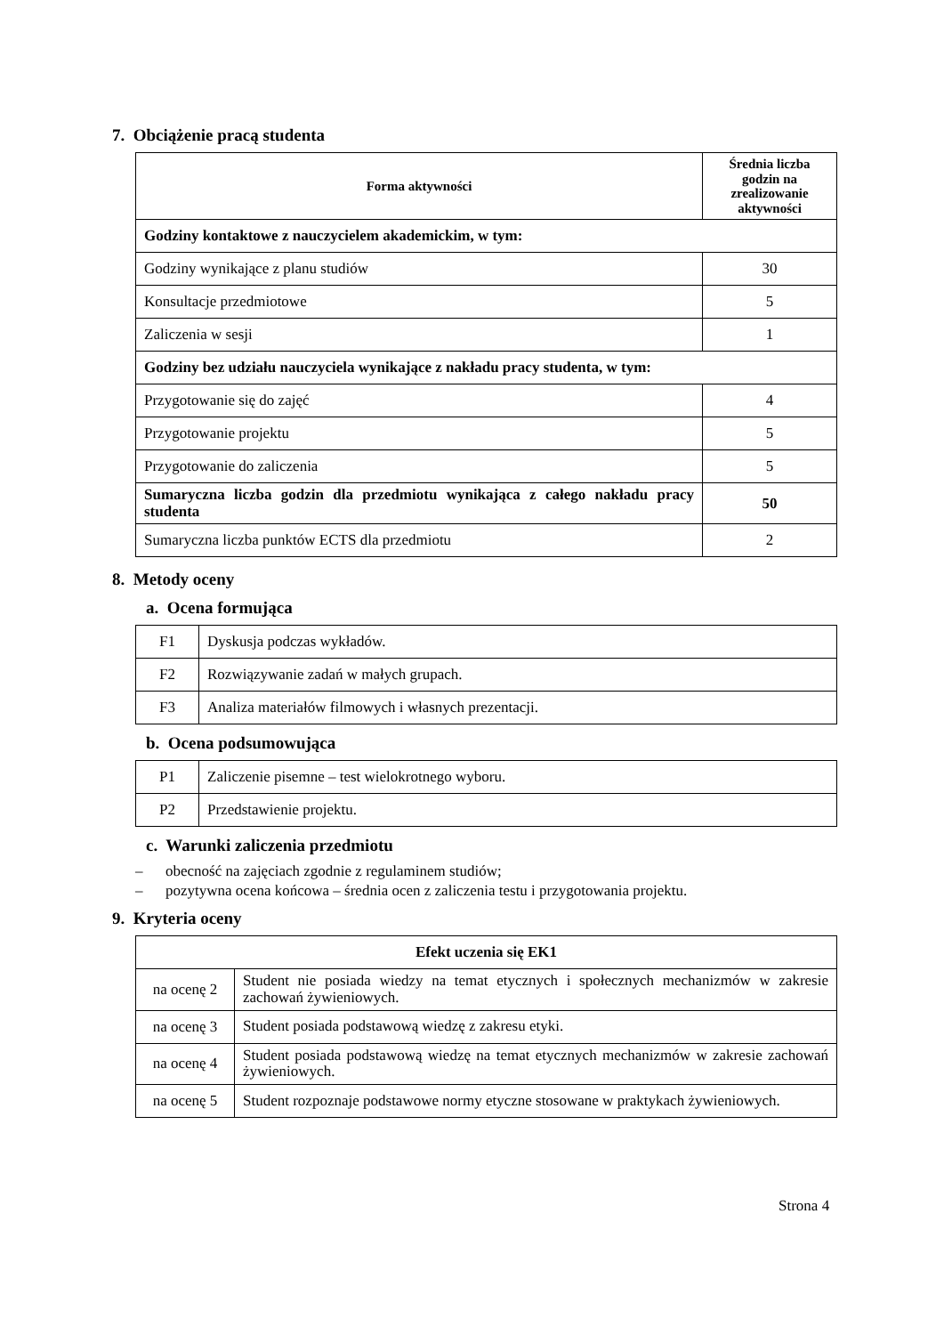7. Obciążenie pracą studenta
| Forma aktywności | Średnia liczba godzin na zrealizowanie aktywności |
| --- | --- |
| Godziny kontaktowe z nauczycielem akademickim, w tym: | |
| Godziny wynikające z planu studiów | 30 |
| Konsultacje przedmiotowe | 5 |
| Zaliczenia w sesji | 1 |
| Godziny bez udziału nauczyciela wynikające z nakładu pracy studenta, w tym: | |
| Przygotowanie się do zajęć | 4 |
| Przygotowanie projektu | 5 |
| Przygotowanie do zaliczenia | 5 |
| Sumaryczna liczba godzin dla przedmiotu wynikająca z całego nakładu pracy studenta | 50 |
| Sumaryczna liczba punktów ECTS dla przedmiotu | 2 |
8. Metody oceny
a. Ocena formująca
| F1 | Dyskusja podczas wykładów. |
| F2 | Rozwiązywanie zadań w małych grupach. |
| F3 | Analiza materiałów filmowych i własnych prezentacji. |
b. Ocena podsumowująca
| P1 | Zaliczenie pisemne – test wielokrotnego wyboru. |
| P2 | Przedstawienie projektu. |
c. Warunki zaliczenia przedmiotu
– obecność na zajęciach zgodnie z regulaminem studiów;
– pozytywna ocena końcowa – średnia ocen z zaliczenia testu i przygotowania projektu.
9. Kryteria oceny
| Efekt uczenia się EK1 | |
| --- | --- |
| na ocenę 2 | Student nie posiada wiedzy na temat etycznych i społecznych mechanizmów w zakresie zachowań żywieniowych. |
| na ocenę 3 | Student posiada podstawową wiedzę z zakresu etyki. |
| na ocenę 4 | Student posiada podstawową wiedzę na temat etycznych mechanizmów w zakresie zachowań żywieniowych. |
| na ocenę 5 | Student rozpoznaje podstawowe normy etyczne stosowane w praktykach żywieniowych. |
Strona 4